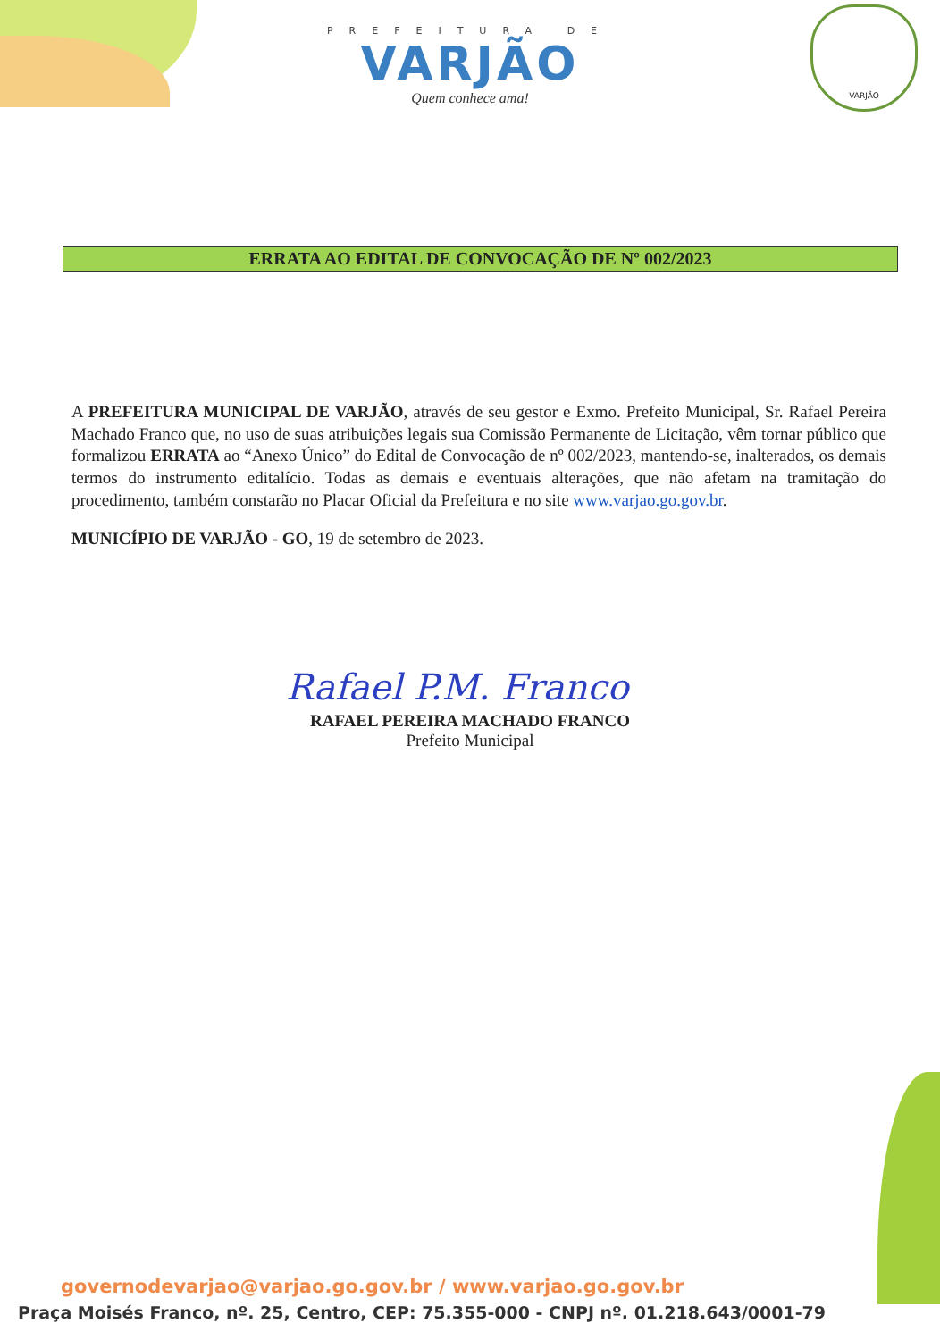PREFEITURA DE
VARJÃO
Quem conhece ama!
VARJÃO
ERRATA AO EDITAL DE CONVOCAÇÃO DE Nº 002/2023
A PREFEITURA MUNICIPAL DE VARJÃO, através de seu gestor e Exmo. Prefeito Municipal, Sr. Rafael Pereira Machado Franco que, no uso de suas atribuições legais sua Comissão Permanente de Licitação, vêm tornar público que formalizou ERRATA ao “Anexo Único” do Edital de Convocação de nº 002/2023, mantendo-se, inalterados, os demais termos do instrumento editalício. Todas as demais e eventuais alterações, que não afetam na tramitação do procedimento, também constarão no Placar Oficial da Prefeitura e no site www.varjao.go.gov.br.
MUNICÍPIO DE VARJÃO - GO, 19 de setembro de 2023.
Rafael P.M. Franco
RAFAEL PEREIRA MACHADO FRANCO
Prefeito Municipal
governodevarjao@varjao.go.gov.br / www.varjao.go.gov.br
Praça Moisés Franco, nº. 25, Centro, CEP: 75.355-000 - CNPJ nº. 01.218.643/0001-79